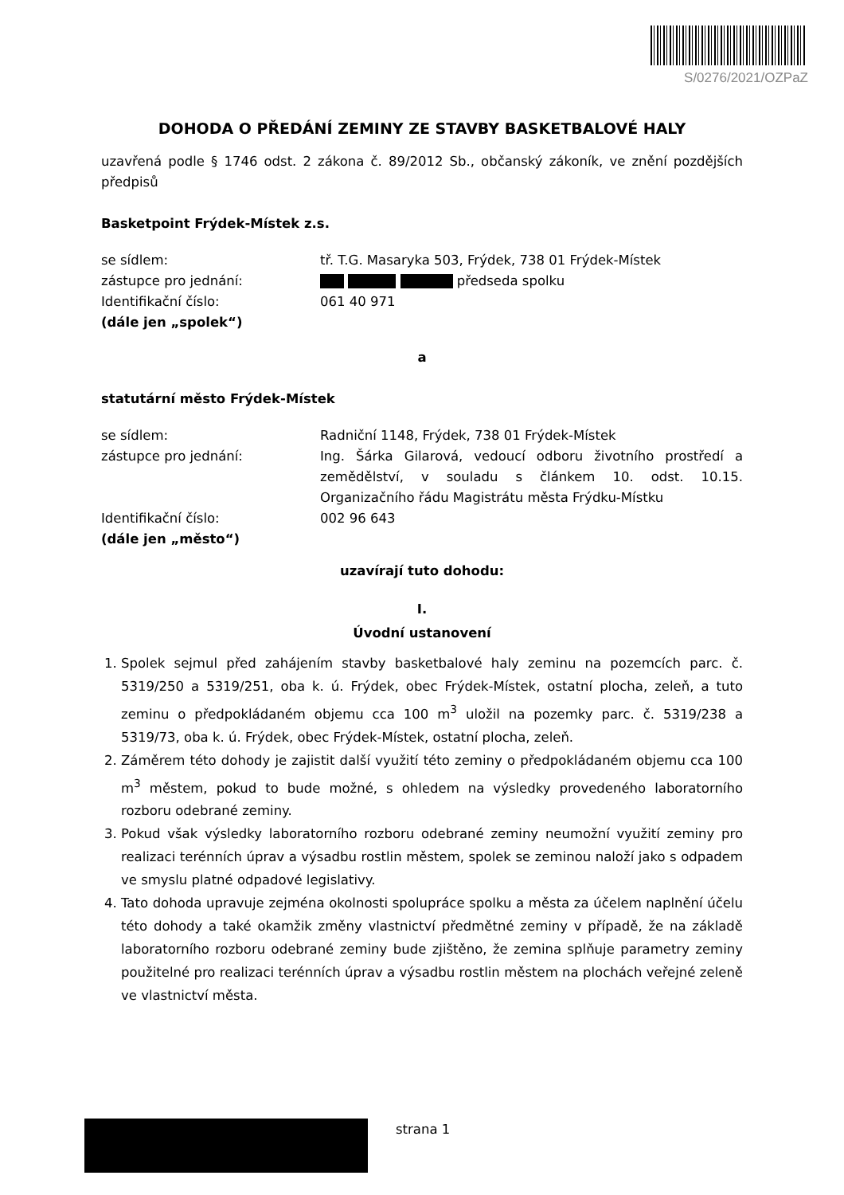S/0276/2021/OZPaZ
DOHODA O PŘEDÁNÍ ZEMINY ZE STAVBY BASKETBALOVÉ HALY
uzavřená podle § 1746 odst. 2 zákona č. 89/2012 Sb., občanský zákoník, ve znění pozdějších předpisů
Basketpoint Frýdek-Místek z.s.
se sídlem: tř. T.G. Masaryka 503, Frýdek, 738 01 Frýdek-Místek
zástupce pro jednání: předseda spolku
Identifikační číslo: 061 40 971
(dále jen „spolek“)
a
statutární město Frýdek-Místek
se sídlem: Radniční 1148, Frýdek, 738 01 Frýdek-Místek
zástupce pro jednání: Ing. Šárka Gilarová, vedoucí odboru životního prostředí a zemědělství, v souladu s článkem 10. odst. 10.15. Organizačního řádu Magistrátu města Frýdku-Místku
Identifikační číslo: 002 96 643
(dále jen „město“)
uzavírají tuto dohodu:
I.
Úvodní ustanovení
1. Spolek sejmul před zahájením stavby basketbalové haly zeminu na pozemcích parc. č. 5319/250 a 5319/251, oba k. ú. Frýdek, obec Frýdek-Místek, ostatní plocha, zeleň, a tuto zeminu o předpokládaném objemu cca 100 m<sup>3</sup> uložil na pozemky parc. č. 5319/238 a 5319/73, oba k. ú. Frýdek, obec Frýdek-Místek, ostatní plocha, zeleň.
2. Záměrem této dohody je zajistit další využití této zeminy o předpokládaném objemu cca 100 m<sup>3</sup> městem, pokud to bude možné, s ohledem na výsledky provedeného laboratorního rozboru odebrané zeminy.
3. Pokud však výsledky laboratorního rozboru odebrané zeminy neumožní využití zeminy pro realizaci terénních úprav a výsadbu rostlin městem, spolek se zeminou naloží jako s odpadem ve smyslu platné odpadové legislativy.
4. Tato dohoda upravuje zejména okolnosti spolupráce spolku a města za účelem naplnění účelu této dohody a také okamžik změny vlastnictví předmětné zeminy v případě, že na základě laboratorního rozboru odebrané zeminy bude zjištěno, že zemina splňuje parametry zeminy použitelné pro realizaci terénních úprav a výsadbu rostlin městem na plochách veřejné zeleně ve vlastnictví města.
strana 1